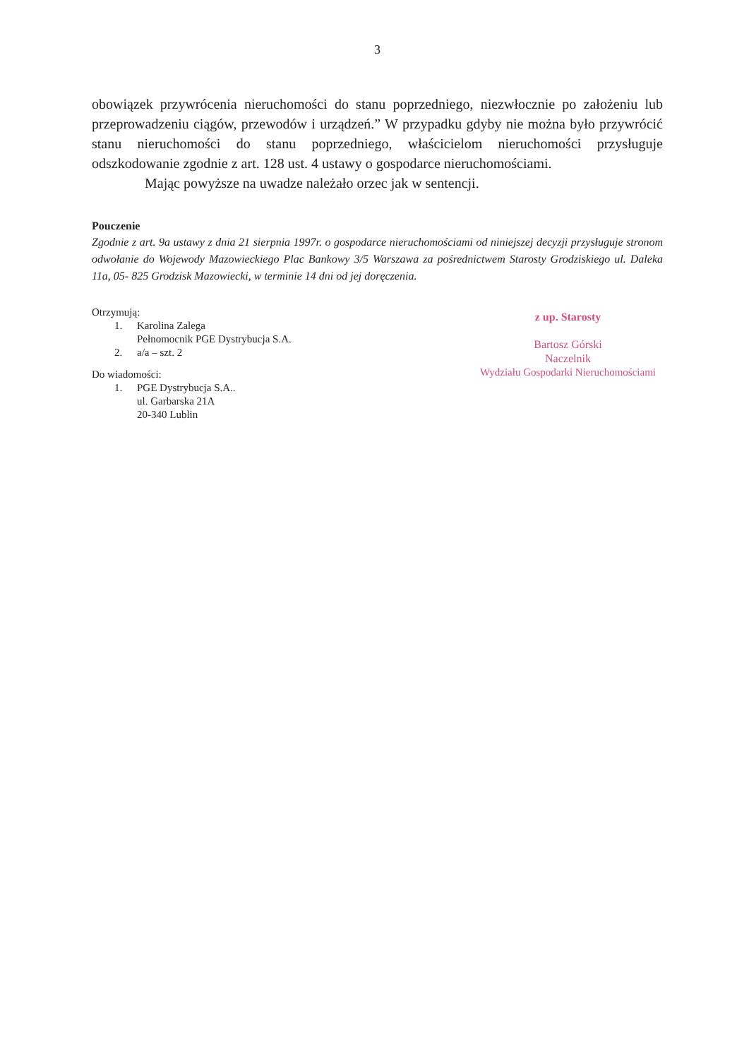3
obowiązek przywrócenia nieruchomości do stanu poprzedniego, niezwłocznie po założeniu lub przeprowadzeniu ciągów, przewodów i urządzeń.” W przypadku gdyby nie można było przywrócić stanu nieruchomości do stanu poprzedniego, właścicielom nieruchomości przysługuje odszkodowanie zgodnie z art. 128 ust. 4 ustawy o gospodarce nieruchomościami.
Mając powyższe na uwadze należało orzec jak w sentencji.
Pouczenie
Zgodnie z art. 9a ustawy z dnia 21 sierpnia 1997r. o gospodarce nieruchomościami od niniejszej decyzji przysługuje stronom odwołanie do Wojewody Mazowieckiego Plac Bankowy 3/5 Warszawa za pośrednictwem Starosty Grodziskiego ul. Daleka 11a, 05- 825 Grodzisk Mazowiecki, w terminie 14 dni od jej doręczenia.
Otrzymują:
1. Karolina Zalega
Pełnomocnik PGE Dystrybucja S.A.
2. a/a – szt. 2
Do wiadomości:
1. PGE Dystrybucja S.A..
ul. Garbarska 21A
20-340 Lublin
z up. Starosty
Bartosz Górski
Naczelnik
Wydziału Gospodarki Nieruchomościami